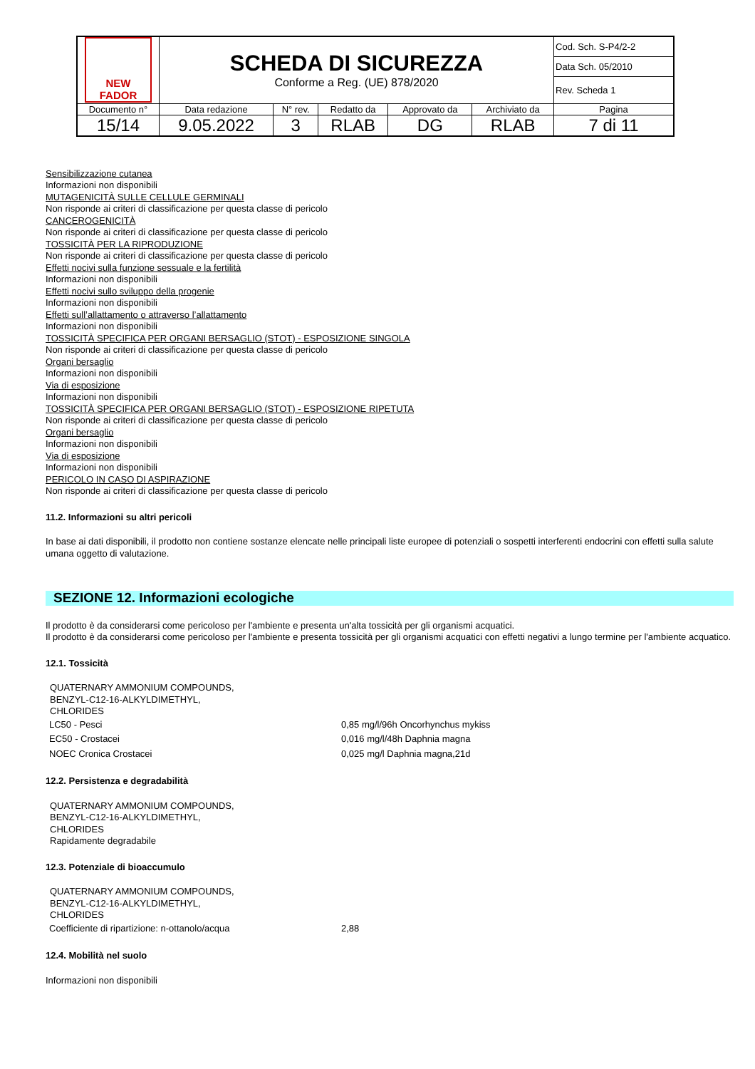| NEW FADOR | SCHEDA DI SICUREZZA Conforme a Reg. (UE) 878/2020 | | | | | Cod. Sch. S-P4/2-2 |
| | | | | | | Data Sch. 05/2010 |
| | | | | | | Rev. Scheda 1 |
| Documento n° | Data redazione | N° rev. | Redatto da | Approvato da | Archiviato da | Pagina |
| 15/14 | 9.05.2022 | 3 | RLAB | DG | RLAB | 7 di 11 |
Sensibilizzazione cutanea
Informazioni non disponibili
MUTAGENICITÀ SULLE CELLULE GERMINALI
Non risponde ai criteri di classificazione per questa classe di pericolo
CANCEROGENICITÀ
Non risponde ai criteri di classificazione per questa classe di pericolo
TOSSICITÀ PER LA RIPRODUZIONE
Non risponde ai criteri di classificazione per questa classe di pericolo
Effetti nocivi sulla funzione sessuale e la fertilità
Informazioni non disponibili
Effetti nocivi sullo sviluppo della progenie
Informazioni non disponibili
Effetti sull’allattamento o attraverso l’allattamento
Informazioni non disponibili
TOSSICITÀ SPECIFICA PER ORGANI BERSAGLIO (STOT) - ESPOSIZIONE SINGOLA
Non risponde ai criteri di classificazione per questa classe di pericolo
Organi bersaglio
Informazioni non disponibili
Via di esposizione
Informazioni non disponibili
TOSSICITÀ SPECIFICA PER ORGANI BERSAGLIO (STOT) - ESPOSIZIONE RIPETUTA
Non risponde ai criteri di classificazione per questa classe di pericolo
Organi bersaglio
Informazioni non disponibili
Via di esposizione
Informazioni non disponibili
PERICOLO IN CASO DI ASPIRAZIONE
Non risponde ai criteri di classificazione per questa classe di pericolo
11.2. Informazioni su altri pericoli
In base ai dati disponibili, il prodotto non contiene sostanze elencate nelle principali liste europee di potenziali o sospetti interferenti endocrini con effetti sulla salute umana oggetto di valutazione.
SEZIONE 12. Informazioni ecologiche
Il prodotto è da considerarsi come pericoloso per l'ambiente e presenta un'alta tossicità per gli organismi acquatici.
Il prodotto è da considerarsi come pericoloso per l'ambiente e presenta tossicità per gli organismi acquatici con effetti negativi a lungo termine per l'ambiente acquatico.
12.1. Tossicità
QUATERNARY AMMONIUM COMPOUNDS,
BENZYL-C12-16-ALKYLDIMETHYL,
CHLORIDES
| LC50 - Pesci | 0,85 mg/l/96h Oncorhynchus mykiss |
| EC50 - Crostacei | 0,016 mg/l/48h Daphnia magna |
| NOEC Cronica Crostacei | 0,025 mg/l Daphnia magna,21d |
12.2. Persistenza e degradabilità
QUATERNARY AMMONIUM COMPOUNDS,
BENZYL-C12-16-ALKYLDIMETHYL,
CHLORIDES
Rapidamente degradabile
12.3. Potenziale di bioaccumulo
QUATERNARY AMMONIUM COMPOUNDS,
BENZYL-C12-16-ALKYLDIMETHYL,
CHLORIDES
| Coefficiente di ripartizione: n-ottanolo/acqua | 2,88 |
12.4. Mobilità nel suolo
Informazioni non disponibili